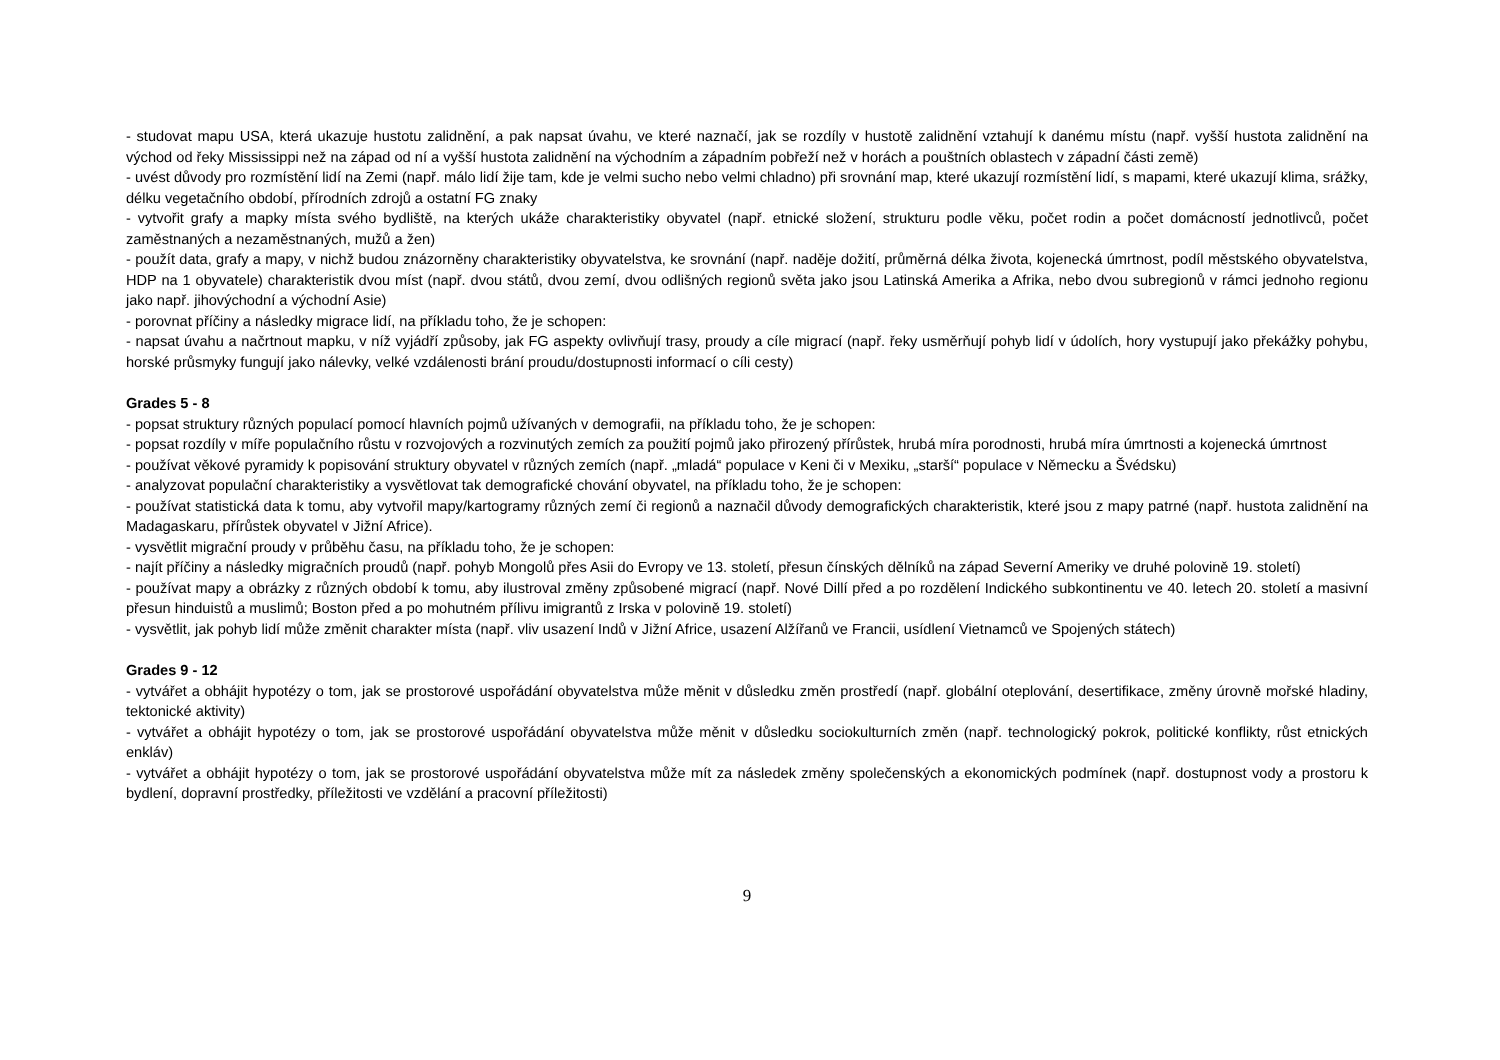- studovat mapu USA, která ukazuje hustotu zalidnění, a pak napsat úvahu, ve které naznačí, jak se rozdíly v hustotě zalidnění vztahují k danému místu (např. vyšší hustota zalidnění na východ od řeky Mississippi než na západ od ní a vyšší hustota zalidnění na východním a západním pobřeží než v horách a pouštních oblastech v západní části země)
- uvést důvody pro rozmístění lidí na Zemi (např. málo lidí žije tam, kde je velmi sucho nebo velmi chladno) při srovnání map, které ukazují rozmístění lidí, s mapami, které ukazují klima, srážky, délku vegetačního období, přírodních zdrojů a ostatní FG znaky
- vytvořit grafy a mapky místa svého bydliště, na kterých ukáže charakteristiky obyvatel (např. etnické složení, strukturu podle věku, počet rodin a počet domácností jednotlivců, počet zaměstnaných a nezaměstnaných, mužů a žen)
- použít data, grafy a mapy, v nichž budou znázorněny charakteristiky obyvatelstva, ke srovnání (např. naděje dožití, průměrná délka života, kojenecká úmrtnost, podíl městského obyvatelstva, HDP na 1 obyvatele) charakteristik dvou míst (např. dvou států, dvou zemí, dvou odlišných regionů světa jako jsou Latinská Amerika a Afrika, nebo dvou subregionů v rámci jednoho regionu jako např. jihovýchodní a východní Asie)
- porovnat příčiny a následky migrace lidí, na příkladu toho, že je schopen:
- napsat úvahu a načrtnout mapku, v níž vyjádří způsoby, jak FG aspekty ovlivňují trasy, proudy a cíle migrací (např. řeky usměrňují pohyb lidí v údolích, hory vystupují jako překážky pohybu, horské průsmyky fungují jako nálevky, velké vzdálenosti brání proudu/dostupnosti informací o cíli cesty)
Grades 5 - 8
- popsat struktury různých populací pomocí hlavních pojmů užívaných v demografii, na příkladu toho, že je schopen:
- popsat rozdíly v míře populačního růstu v rozvojových a rozvinutých zemích za použití pojmů jako přirozený přírůstek, hrubá míra porodnosti, hrubá míra úmrtnosti a kojenecká úmrtnost
- používat věkové pyramidy k popisování struktury obyvatel v různých zemích (např. „mladá“ populace v Keni či v Mexiku, „starší“ populace v Německu a Švédsku)
- analyzovat populační charakteristiky a vysvětlovat tak demografické chování obyvatel, na příkladu toho, že je schopen:
- používat statistická data k tomu, aby vytvořil mapy/kartogramy různých zemí či regionů a naznačil důvody demografických charakteristik, které jsou z mapy patrné (např. hustota zalidnění na Madagaskaru, přírůstek obyvatel v Jižní Africe).
- vysvětlit migrační proudy v průběhu času, na příkladu toho, že je schopen:
- najít příčiny a následky migračních proudů (např. pohyb Mongolů přes Asii do Evropy ve 13. století, přesun čínských dělníků na západ Severní Ameriky ve druhé polovině 19. století)
- používat mapy a obrázky z různých období k tomu, aby ilustroval změny způsobené migrací (např. Nové Dillí před a po rozdělení Indického subkontinentu ve 40. letech 20. století a masivní přesun hinduistů a muslimů; Boston před a po mohutném přílivu imigrantů z Irska v polovině 19. století)
- vysvětlit, jak pohyb lidí může změnit charakter místa (např. vliv usazení Indů v Jižní Africe, usazení Alžířanů ve Francii, usídlení Vietnamců ve Spojených státech)
Grades 9 - 12
- vytvářet a obhájit hypotézy o tom, jak se prostorové uspořádání obyvatelstva může měnit v důsledku změn prostředí (např. globální oteplování, desertifikace, změny úrovně mořské hladiny, tektonické aktivity)
- vytvářet a obhájit hypotézy o tom, jak se prostorové uspořádání obyvatelstva může měnit v důsledku sociokulturních změn (např. technologický pokrok, politické konflikty, růst etnických enkláv)
- vytvářet a obhájit hypotézy o tom, jak se prostorové uspořádání obyvatelstva může mít za následek změny společenských a ekonomických podmínek (např. dostupnost vody a prostoru k bydlení, dopravní prostředky, příležitosti ve vzdělání a pracovní příležitosti)
9